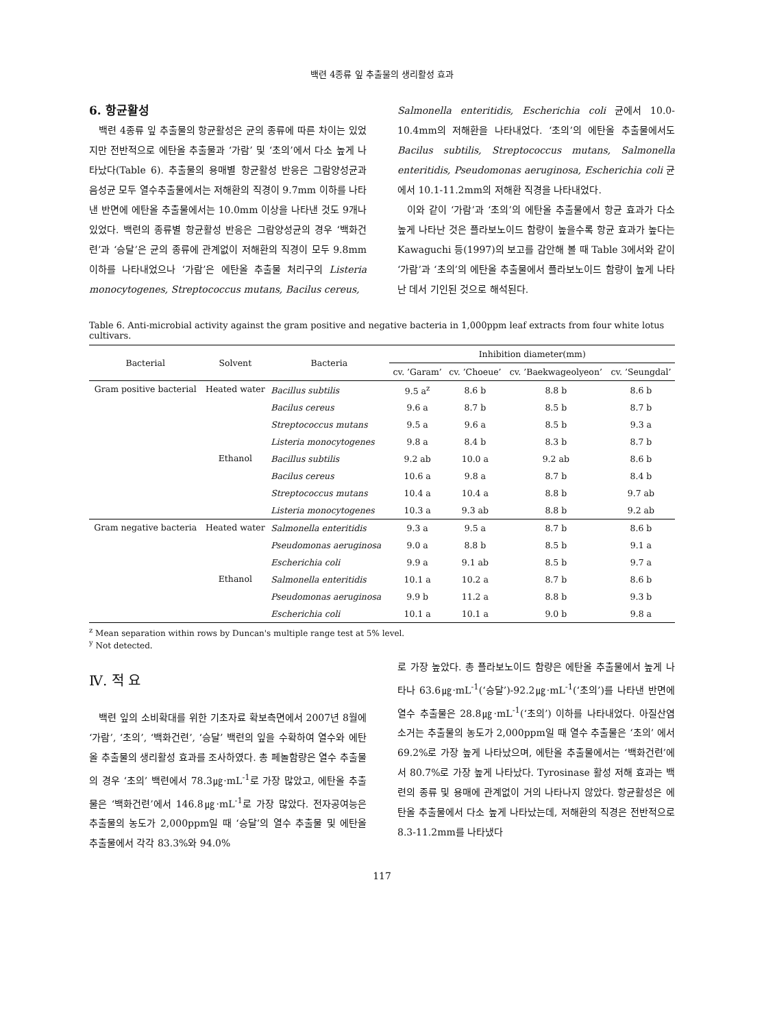백련 4종류 잎 추출물의 생리활성 효과
6. 항균활성
백련 4종류 잎 추출물의 항균활성은 균의 종류에 따른 차이는 있었지만 전반적으로 에탄올 추출물과 ‘가람’ 및 ‘초의’에서 다소 높게 나타났다(Table 6). 추출물의 용매별 항균활성 반응은 그람양성균과 음성균 모두 열수추출물에서는 저해환의 직경이 9.7mm 이하를 나타낸 반면에 에탄올 추출물에서는 10.0mm 이상을 나타낸 것도 9개나 있었다. 백련의 종류별 항균활성 반응은 그람양성균의 경우 ‘백화건련’과 ‘승달’은 균의 종류에 관계없이 저해환의 직경이 모두 9.8mm이하를 나타내었으나 ‘가람’은 에탄올 추출물 처리구의 Listeria monocytogenes, Streptococcus mutans, Bacilus cereus,
Salmonella enteritidis, Escherichia coli 균에서 10.0-10.4mm의 저해환을 나타내었다. ‘초의’의 에탄올 추출물에서도 Bacilus subtilis, Streptococcus mutans, Salmonella enteritidis, Pseudomonas aeruginosa, Escherichia coli 균에서 10.1-11.2mm의 저해환 직경을 나타내었다.
이와 같이 ‘가람’과 ‘초의’의 에탄올 추출물에서 항균 효과가 다소 높게 나타난 것은 플라보노이드 함량이 높을수록 항균 효과가 높다는 Kawaguchi 등(1997)의 보고를 감안해 볼 때 Table 3에서와 같이 ‘가람’과 ‘초의’의 에탄올 추출물에서 플라보노이드 함량이 높게 나타난 데서 기인된 것으로 해석된다.
Table 6. Anti-microbial activity against the gram positive and negative bacteria in 1,000ppm leaf extracts from four white lotus cultivars.
| Bacterial | Solvent | Bacteria | Inhibition diameter(mm) | | | |
| --- | --- | --- | --- | --- | --- | --- |
| | | | cv. ’Garam’ | cv. ’Choeue’ | cv. ’Baekwageolyeon’ | cv. ’Seungdal’ |
| Gram positive bacterial | Heated water | Bacillus subtilis | 9.5 a<sup>z</sup> | 8.6 b | 8.8 b | 8.6 b |
| | | Bacilus cereus | 9.6 a | 8.7 b | 8.5 b | 8.7 b |
| | | Streptococcus mutans | 9.5 a | 9.6 a | 8.5 b | 9.3 a |
| | | Listeria monocytogenes | 9.8 a | 8.4 b | 8.3 b | 8.7 b |
| | Ethanol | Bacillus subtilis | 9.2 ab | 10.0 a | 9.2 ab | 8.6 b |
| | | Bacilus cereus | 10.6 a | 9.8 a | 8.7 b | 8.4 b |
| | | Streptococcus mutans | 10.4 a | 10.4 a | 8.8 b | 9.7 ab |
| | | Listeria monocytogenes | 10.3 a | 9.3 ab | 8.8 b | 9.2 ab |
| Gram negative bacteria | Heated water | Salmonella enteritidis | 9.3 a | 9.5 a | 8.7 b | 8.6 b |
| | | Pseudomonas aeruginosa | 9.0 a | 8.8 b | 8.5 b | 9.1 a |
| | | Escherichia coli | 9.9 a | 9.1 ab | 8.5 b | 9.7 a |
| | Ethanol | Salmonella enteritidis | 10.1 a | 10.2 a | 8.7 b | 8.6 b |
| | | Pseudomonas aeruginosa | 9.9 b | 11.2 a | 8.8 b | 9.3 b |
| | | Escherichia coli | 10.1 a | 10.1 a | 9.0 b | 9.8 a |
<sup>z</sup> Mean separation within rows by Duncan's multiple range test at 5% level.
<sup>y</sup> Not detected.
Ⅳ. 적 요
백련 잎의 소비확대를 위한 기초자료 확보측면에서 2007년 8월에 ‘가람’, ‘초의’, ‘백화건련’, ‘승달’ 백련의 잎을 수확하여 열수와 에탄올 추출물의 생리활성 효과를 조사하였다. 총 페놀함량은 열수 추출물의 경우 ‘초의’ 백련에서 78.3㎍·mL<sup>-1</sup>로 가장 많았고, 에탄올 추출물은 ‘백화건련’에서 146.8㎍·mL<sup>-1</sup>로 가장 많았다. 전자공여능은 추출물의 농도가 2,000ppm일 때 ‘승달’의 열수 추출물 및 에탄올 추출물에서 각각 83.3%와 94.0%
로 가장 높았다. 총 플라보노이드 함량은 에탄올 추출물에서 높게 나타나 63.6㎍·mL<sup>-1</sup>(‘승달’)-92.2㎍·mL<sup>-1</sup>(‘초의’)를 나타낸 반면에 열수 추출물은 28.8㎍·mL<sup>-1</sup>(‘초의’) 이하를 나타내었다. 아질산염 소거는 추출물의 농도가 2,000ppm일 때 열수 추출물은 ‘초의’ 에서 69.2%로 가장 높게 나타났으며, 에탄올 추출물에서는 ‘백화건련’에서 80.7%로 가장 높게 나타났다. Tyrosinase 활성 저해 효과는 백련의 종류 및 용매에 관계없이 거의 나타나지 않았다. 항균활성은 에탄올 추출물에서 다소 높게 나타났는데, 저해환의 직경은 전반적으로 8.3-11.2mm를 나타냈다
117